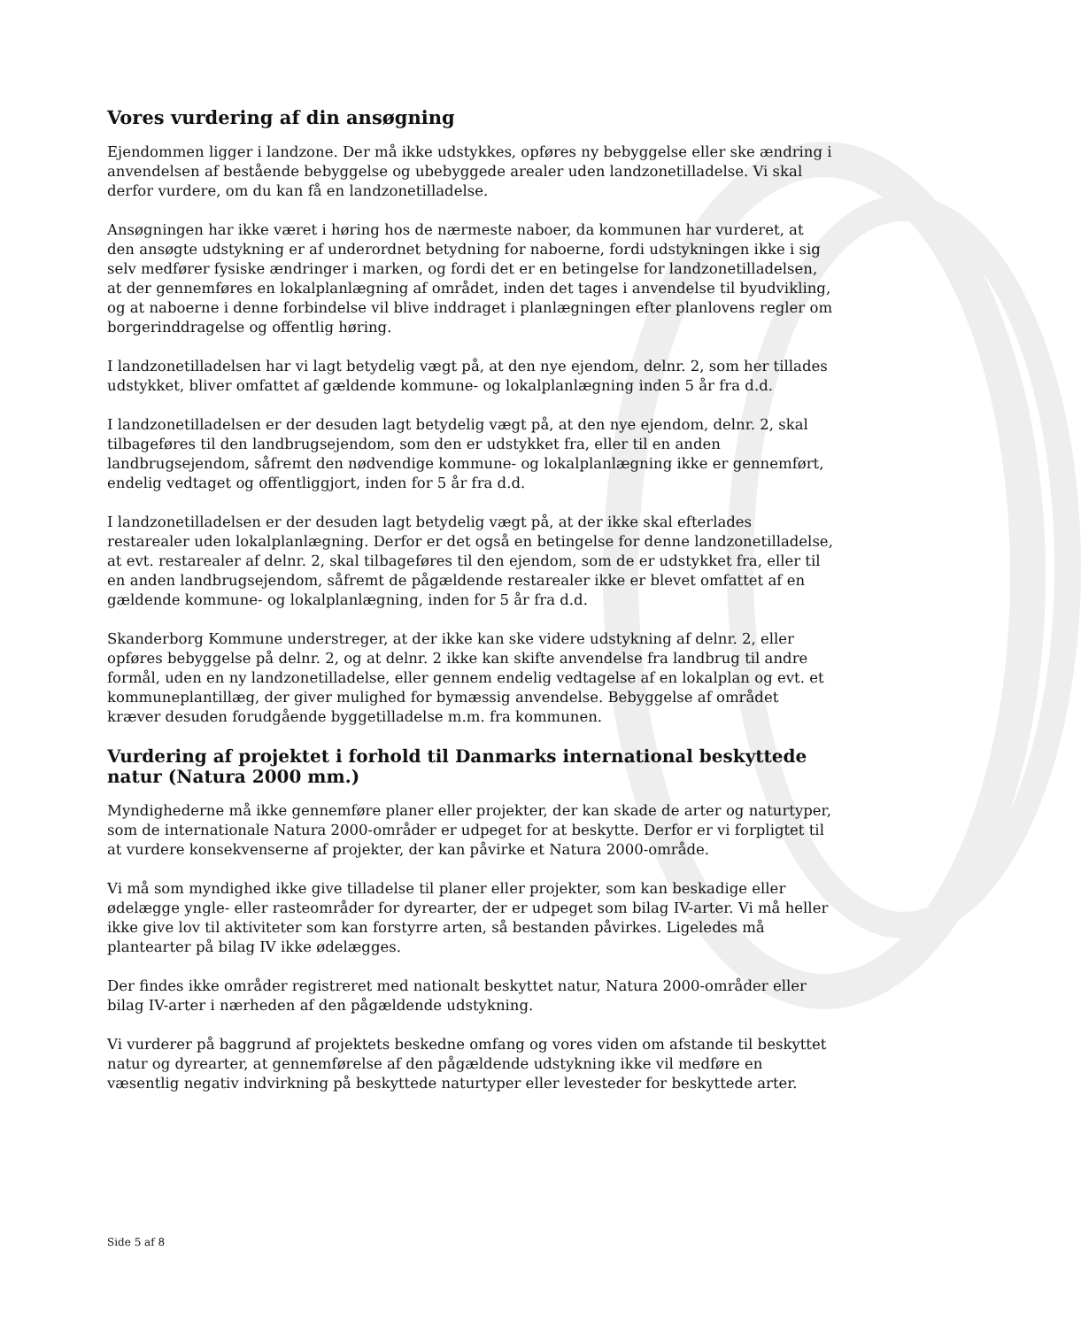Vores vurdering af din ansøgning
Ejendommen ligger i landzone. Der må ikke udstykkes, opføres ny bebyggelse eller ske ændring i anvendelsen af bestående bebyggelse og ubebyggede arealer uden landzonetilladelse. Vi skal derfor vurdere, om du kan få en landzonetilladelse.
Ansøgningen har ikke været i høring hos de nærmeste naboer, da kommunen har vurderet, at den ansøgte udstykning er af underordnet betydning for naboerne, fordi udstykningen ikke i sig selv medfører fysiske ændringer i marken, og fordi det er en betingelse for landzonetilladelsen, at der gennemføres en lokalplanlægning af området, inden det tages i anvendelse til byudvikling, og at naboerne i denne forbindelse vil blive inddraget i planlægningen efter planlovens regler om borgerinddragelse og offentlig høring.
I landzonetilladelsen har vi lagt betydelig vægt på, at den nye ejendom, delnr. 2, som her tillades udstykket, bliver omfattet af gældende kommune- og lokalplanlægning inden 5 år fra d.d.
I landzonetilladelsen er der desuden lagt betydelig vægt på, at den nye ejendom, delnr. 2, skal tilbageføres til den landbrugsejendom, som den er udstykket fra, eller til en anden landbrugsejendom, såfremt den nødvendige kommune- og lokalplanlægning ikke er gennemført, endelig vedtaget og offentliggjort, inden for 5 år fra d.d.
I landzonetilladelsen er der desuden lagt betydelig vægt på, at der ikke skal efterlades restarealer uden lokalplanlægning. Derfor er det også en betingelse for denne landzonetilladelse, at evt. restarealer af delnr. 2, skal tilbageføres til den ejendom, som de er udstykket fra, eller til en anden landbrugsejendom, såfremt de pågældende restarealer ikke er blevet omfattet af en gældende kommune- og lokalplanlægning, inden for 5 år fra d.d.
Skanderborg Kommune understreger, at der ikke kan ske videre udstykning af delnr. 2, eller opføres bebyggelse på delnr. 2, og at delnr. 2 ikke kan skifte anvendelse fra landbrug til andre formål, uden en ny landzonetilladelse, eller gennem endelig vedtagelse af en lokalplan og evt. et kommuneplantillæg, der giver mulighed for bymæssig anvendelse. Bebyggelse af området kræver desuden forudgående byggetilladelse m.m. fra kommunen.
Vurdering af projektet i forhold til Danmarks international beskyttede natur (Natura 2000 mm.)
Myndighederne må ikke gennemføre planer eller projekter, der kan skade de arter og naturtyper, som de internationale Natura 2000-områder er udpeget for at beskytte. Derfor er vi forpligtet til at vurdere konsekvenserne af projekter, der kan påvirke et Natura 2000-område.
Vi må som myndighed ikke give tilladelse til planer eller projekter, som kan beskadige eller ødelægge yngle- eller rasteområder for dyrearter, der er udpeget som bilag IV-arter. Vi må heller ikke give lov til aktiviteter som kan forstyrre arten, så bestanden påvirkes. Ligeledes må plantearter på bilag IV ikke ødelægges.
Der findes ikke områder registreret med nationalt beskyttet natur, Natura 2000-områder eller bilag IV-arter i nærheden af den pågældende udstykning.
Vi vurderer på baggrund af projektets beskedne omfang og vores viden om afstande til beskyttet natur og dyrearter, at gennemførelse af den pågældende udstykning ikke vil medføre en væsentlig negativ indvirkning på beskyttede naturtyper eller levesteder for beskyttede arter.
Side 5 af 8